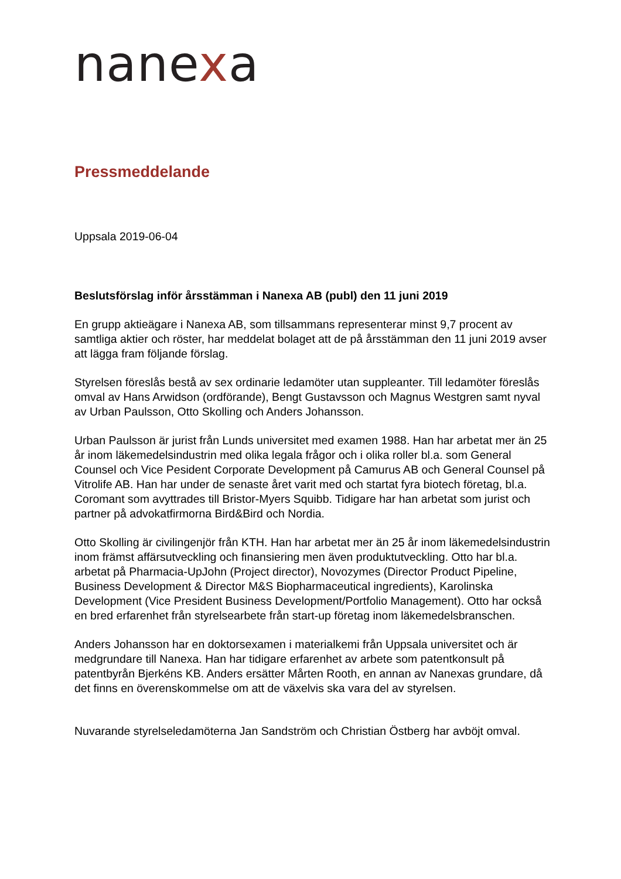nanexa
Pressmeddelande
Uppsala 2019-06-04
Beslutsförslag inför årsstämman i Nanexa AB (publ) den 11 juni 2019
En grupp aktieägare i Nanexa AB, som tillsammans representerar minst 9,7 procent av samtliga aktier och röster, har meddelat bolaget att de på årsstämman den 11 juni 2019 avser att lägga fram följande förslag.
Styrelsen föreslås bestå av sex ordinarie ledamöter utan suppleanter. Till ledamöter föreslås omval av Hans Arwidson (ordförande), Bengt Gustavsson och Magnus Westgren samt nyval av Urban Paulsson, Otto Skolling och Anders Johansson.
Urban Paulsson är jurist från Lunds universitet med examen 1988. Han har arbetat mer än 25 år inom läkemedelsindustrin med olika legala frågor och i olika roller bl.a. som General Counsel och Vice Pesident Corporate Development på Camurus AB och General Counsel på Vitrolife AB. Han har under de senaste året varit med och startat fyra biotech företag, bl.a. Coromant som avyttrades till Bristor-Myers Squibb. Tidigare har han arbetat som jurist och partner på advokatfirmorna Bird&Bird och Nordia.
Otto Skolling är civilingenjör från KTH. Han har arbetat mer än 25 år inom läkemedelsindustrin inom främst affärsutveckling och finansiering men även produktutveckling. Otto har bl.a. arbetat på Pharmacia-UpJohn (Project director), Novozymes (Director Product Pipeline, Business Development & Director M&S Biopharmaceutical ingredients), Karolinska Development (Vice President Business Development/Portfolio Management). Otto har också en bred erfarenhet från styrelsearbete från start-up företag inom läkemedelsbranschen.
Anders Johansson har en doktorsexamen i materialkemi från Uppsala universitet och är medgrundare till Nanexa. Han har tidigare erfarenhet av arbete som patentkonsult på patentbyrån Bjerkéns KB. Anders ersätter Mårten Rooth, en annan av Nanexas grundare, då det finns en överenskommelse om att de växelvis ska vara del av styrelsen.
Nuvarande styrelseledamöterna Jan Sandström och Christian Östberg har avböjt omval.